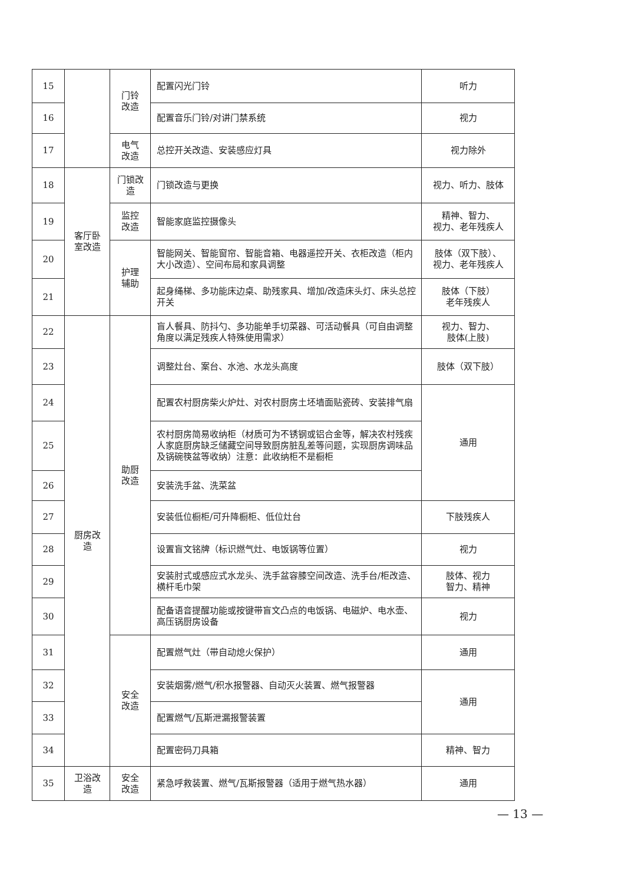| 15 | | 门铃 改造 | 配置闪光门铃 | 听力 |
| 16 | | | 配置音乐门铃/对讲门禁系统 | 视力 |
| 17 | | 电气 改造 | 总控开关改造、安装感应灯具 | 视力除外 |
| 18 | 客厅卧 室改造 | 门锁改 造 | 门锁改造与更换 | 视力、听力、肢体 |
| 19 | | 监控 改造 | 智能家庭监控摄像头 | 精神、智力、 视力、老年残疾人 |
| 20 | | 护理 辅助 | 智能网关、智能窗帘、智能音箱、电器遥控开关、衣柜改造（柜内大小改造）、空间布局和家具调整 | 肢体（双下肢）、 视力、老年残疾人 |
| 21 | | | 起身绳梯、多功能床边桌、助残家具、增加/改造床头灯、床头总控开关 | 肢体（下肢） 老年残疾人 |
| 22 | 厨房改 造 | 助厨 改造 | 盲人餐具、防抖勺、多功能单手切菜器、可活动餐具（可自由调整角度以满足残疾人特殊使用需求） | 视力、智力、 肢体(上肢) |
| 23 | | | 调整灶台、案台、水池、水龙头高度 | 肢体（双下肢） |
| 24 | | | 配置农村厨房柴火炉灶、对农村厨房土坯墙面贴瓷砖、安装排气扇 | 通用 |
| 25 | | | 农村厨房简易收纳柜（材质可为不锈钢或铝合金等，解决农村残疾人家庭厨房缺乏储藏空间导致厨房脏乱差等问题，实现厨房调味品及锅碗筷盆等收纳）注意：此收纳柜不是橱柜 | |
| 26 | | | 安装洗手盆、洗菜盆 | |
| 27 | | | 安装低位橱柜/可升降橱柜、低位灶台 | 下肢残疾人 |
| 28 | | | 设置盲文铭牌（标识燃气灶、电饭锅等位置） | 视力 |
| 29 | | | 安装肘式或感应式水龙头、洗手盆容膝空间改造、洗手台/柜改造、横杆毛巾架 | 肢体、视力 智力、精神 |
| 30 | | | 配备语音提醒功能或按键带盲文凸点的电饭锅、电磁炉、电水壶、高压锅厨房设备 | 视力 |
| 31 | | 安全 改造 | 配置燃气灶（带自动熄火保护） | 通用 |
| 32 | | | 安装烟雾/燃气/积水报警器、自动灭火装置、燃气报警器 | 通用 |
| 33 | | | 配置燃气/瓦斯泄漏报警装置 | |
| 34 | | | 配置密码刀具箱 | 精神、智力 |
| 35 | 卫浴改 造 | 安全 改造 | 紧急呼救装置、燃气/瓦斯报警器（适用于燃气热水器） | 通用 |
— 13 —